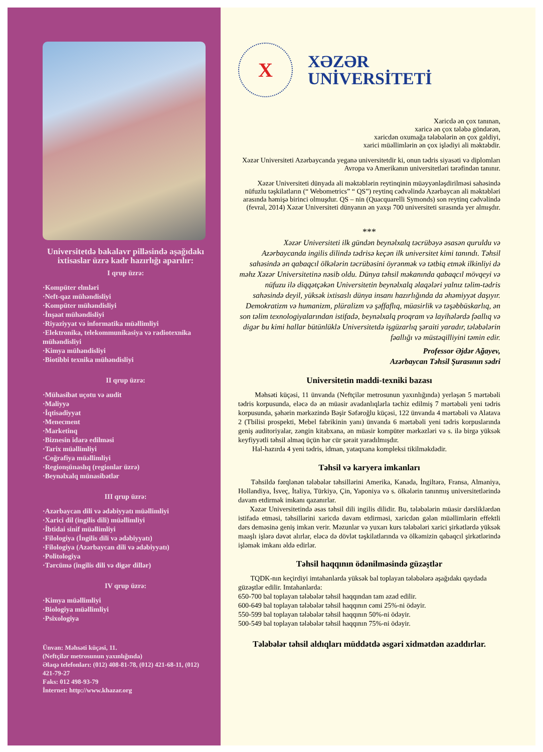Universitetdə bakalavr pilləsində aşağıdakı ixtisaslar üzrə kadr hazırlığı aparılır:
I qrup üzrə:
·Kompüter elmləri
·Neft-qaz mühəndisliyi
·Kompüter mühəndisliyi
·İnşaat mühəndisliyi
·Riyaziyyat və informatika müəllimliyi
·Elektronika, telekommunikasiya və radiotexnika mühəndisliyi
·Kimya mühəndisliyi
·Biotibbi texnika mühəndisliyi
II qrup üzrə:
·Mühasibat uçotu və audit
·Maliyyə
·İqtisadiyyat
·Menecment
·Marketinq
·Biznesin idarə edilməsi
·Tarix müəllimliyi
·Coğrafiya müəllimliyi
·Regionşünaslıq (regionlar üzrə)
·Beynəlxalq münasibətlər
III qrup üzrə:
·Azərbaycan dili və ədəbiyyatı müəllimliyi
·Xarici dil (ingilis dili) müəllimliyi
·İbtidai sinif müəllimliyi
·Filologiya (İngilis dili və ədəbiyyatı)
·Filologiya (Azərbaycan dili və ədəbiyyatı)
·Politologiya
·Tərcümə (ingilis dili və digər dillər)
IV qrup üzrə:
·Kimya müəllimliyi
·Biologiya müəllimliyi
·Psixologiya
Ünvan: Məhsəti küçəsi, 11.
(Neftçilər metrosunun yaxınlığında)
Əlaqə telefonları: (012) 408-81-78, (012) 421-68-11, (012) 421-79-27
Faks: 012 498-93-79
İnternet: http://www.khazar.org
X
XƏZƏR
UNİVERSİTETİ
Xaricdə ən çox tanınan,
xaricə ən çox tələbə göndərən,
xaricdən oxumağa tələbələrin ən çox gəldiyi,
xarici müəllimlərin ən çox işlədiyi ali məktəbdir.
Xəzər Universiteti Azərbaycanda yeganə universitetdir ki, onun tədris siyasəti və diplomları Avropa və Amerikanın universitetləri tərəfindən tanınır.
Xəzər Universiteti dünyada ali məktəblərin reytinqinin müəyyənləşdirilməsi sahəsində nüfuzlu təşkilatların (“ Webometrics” “ QS”) reytinq cədvəlində Azərbaycan ali məktəbləri arasında həmişə birinci olmuşdur. QS – nin (Quacquarelli Symonds) son reytinq cədvəlində (fevral, 2014) Xəzər Universiteti dünyanın ən yaxşı 700 universiteti sırasında yer almışdır.
***
Xəzər Universiteti ilk gündən beynəlxalq təcrübəyə əsasən quruldu və Azərbaycanda ingilis dilində tədrisə keçən ilk universitet kimi tanındı. Təhsil sahəsində ən qabaqcıl ölkələrin təcrübəsini öyrənmək və tətbiq etmək ilkinliyi də məhz Xəzər Universitetinə nəsib oldu. Dünya təhsil məkanında qabaqcıl mövqeyi və nüfuzu ilə diqqətçəkən Universitetin beynəlxalq əlaqələri yalnız təlim-tədris sahəsində deyil, yüksək ixtisaslı dünya insanı hazırlığında da əhəmiyyət daşıyır. Demokratizm və humanizm, plüralizm və şəffaflıq, müasirlik və təşəbbüskarlıq, ən son təlim texnologiyalarından istifadə, beynəlxalq proqram və layihələrdə fəallıq və digər bu kimi hallar bütünlüklə Universitetdə işgüzarlıq şəraiti yaradır, tələbələrin fəallığı və müstəqilliyini təmin edir.
Professor Əjdər Ağayev,
Azərbaycan Təhsil Şurasının sədri
Universitetin maddi-texniki bazası
Məhsəti küçəsi, 11 ünvanda (Neftçilər metrosunun yaxınlığında) yerləşən 5 mərtəbəli tədris korpusunda, eləcə də ən müasir avadanlıqlarla təchiz edilmiş 7 mərtəbəli yeni tədris korpusunda, şəhərin mərkəzində Bəşir Səfəroğlu küçəsi, 122 ünvanda 4 mərtəbəli və Alatava 2 (Tbilisi prospekti, Mebel fabrikinin yanı) ünvanda 6 mərtəbəli yeni tədris korpuslarında geniş auditoriyalar, zəngin kitabxana, ən müasir kompüter mərkəzləri və s. ilə birgə yüksək keyfiyyətli təhsil almaq üçün hər cür şərait yaradılmışdır.
Hal-hazırda 4 yeni tədris, idman, yataqxana kompleksi tikilməkdədir.
Təhsil və karyera imkanları
Təhsildə fərqlənən tələbələr təhsillərini Amerika, Kanada, İngiltərə, Fransa, Almaniya, Hollandiya, İsveç, İtaliya, Türkiyə, Çin, Yaponiya və s. ölkələrin tanınmış universitetlərində davam etdirmək imkanı qazanırlar.
Xəzər Universitetində əsas təhsil dili ingilis dilidir. Bu, tələbələrin müasir dərsliklərdən istifadə etməsi, təhsillərini xaricdə davam etdirməsi, xaricdən gələn müəllimlərin effektli dərs deməsinə geniş imkan verir. Məzunlar və yuxarı kurs tələbələri xarici şirkətlərdə yüksək maaşlı işlərə dəvət alırlar, eləcə də dövlət təşkilatlarında və ölkəmizin qabaqcıl şirkətlərində işləmək imkanı əldə edirlər.
Təhsil haqqının ödənilməsində güzəştlər
TQDK-nın keçirdiyi imtahanlarda yüksək bal toplayan tələbələrə aşağıdakı qaydada güzəştlər edilir. Imtahanlarda:
650-700 bal toplayan tələbələr təhsil haqqından tam azad edilir.
600-649 bal toplayan tələbələr təhsil haqqının cəmi 25%-ni ödəyir.
550-599 bal toplayan tələbələr təhsil haqqının 50%-ni ödəyir.
500-549 bal toplayan tələbələr təhsil haqqının 75%-ni ödəyir.
Tələbələr təhsil aldıqları müddətdə əsgəri xidmətdən azaddırlar.